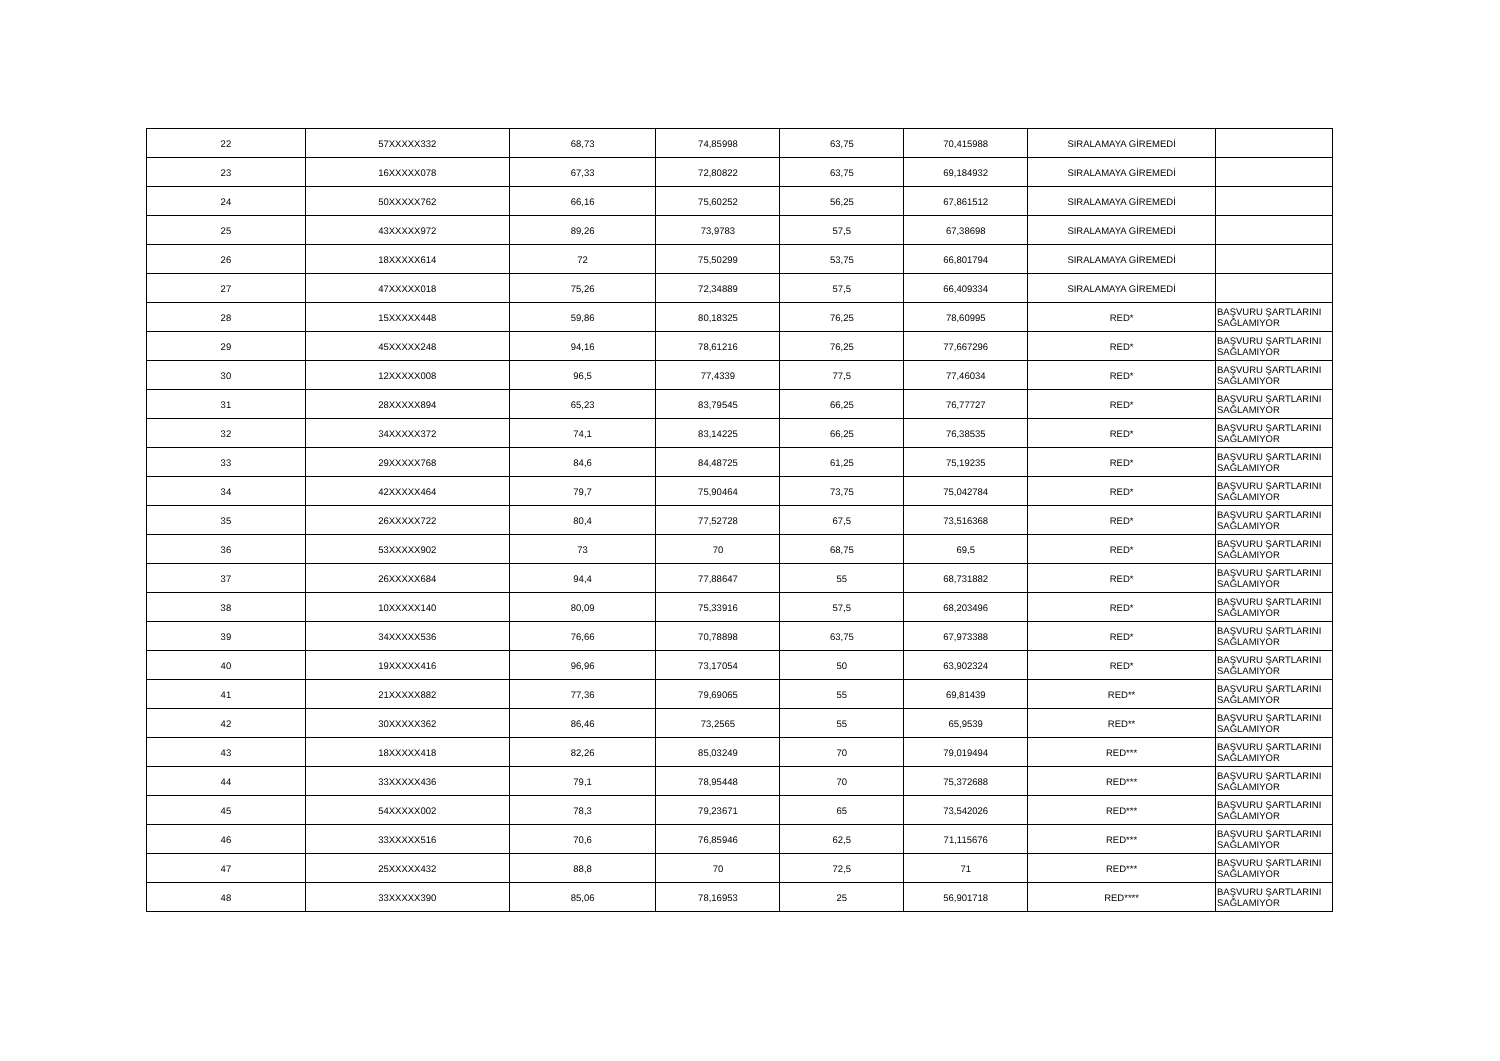| 22 | 57XXXXX332 | 68,73 | 74,85998 | 63,75 | 70,415988 | SIRALAMAYA GİREMEDİ | |
| 23 | 16XXXXX078 | 67,33 | 72,80822 | 63,75 | 69,184932 | SIRALAMAYA GİREMEDİ | |
| 24 | 50XXXXX762 | 66,16 | 75,60252 | 56,25 | 67,861512 | SIRALAMAYA GİREMEDİ | |
| 25 | 43XXXXX972 | 89,26 | 73,9783 | 57,5 | 67,38698 | SIRALAMAYA GİREMEDİ | |
| 26 | 18XXXXX614 | 72 | 75,50299 | 53,75 | 66,801794 | SIRALAMAYA GİREMEDİ | |
| 27 | 47XXXXX018 | 75,26 | 72,34889 | 57,5 | 66,409334 | SIRALAMAYA GİREMEDİ | |
| 28 | 15XXXXX448 | 59,86 | 80,18325 | 76,25 | 78,60995 | RED* | BAŞVURU ŞARTLARINI SAĞLAMIYOR |
| 29 | 45XXXXX248 | 94,16 | 78,61216 | 76,25 | 77,667296 | RED* | BAŞVURU ŞARTLARINI SAĞLAMIYOR |
| 30 | 12XXXXX008 | 96,5 | 77,4339 | 77,5 | 77,46034 | RED* | BAŞVURU ŞARTLARINI SAĞLAMIYOR |
| 31 | 28XXXXX894 | 65,23 | 83,79545 | 66,25 | 76,77727 | RED* | BAŞVURU ŞARTLARINI SAĞLAMIYOR |
| 32 | 34XXXXX372 | 74,1 | 83,14225 | 66,25 | 76,38535 | RED* | BAŞVURU ŞARTLARINI SAĞLAMIYOR |
| 33 | 29XXXXX768 | 84,6 | 84,48725 | 61,25 | 75,19235 | RED* | BAŞVURU ŞARTLARINI SAĞLAMIYOR |
| 34 | 42XXXXX464 | 79,7 | 75,90464 | 73,75 | 75,042784 | RED* | BAŞVURU ŞARTLARINI SAĞLAMIYOR |
| 35 | 26XXXXX722 | 80,4 | 77,52728 | 67,5 | 73,516368 | RED* | BAŞVURU ŞARTLARINI SAĞLAMIYOR |
| 36 | 53XXXXX902 | 73 | 70 | 68,75 | 69,5 | RED* | BAŞVURU ŞARTLARINI SAĞLAMIYOR |
| 37 | 26XXXXX684 | 94,4 | 77,88647 | 55 | 68,731882 | RED* | BAŞVURU ŞARTLARINI SAĞLAMIYOR |
| 38 | 10XXXXX140 | 80,09 | 75,33916 | 57,5 | 68,203496 | RED* | BAŞVURU ŞARTLARINI SAĞLAMIYOR |
| 39 | 34XXXXX536 | 76,66 | 70,78898 | 63,75 | 67,973388 | RED* | BAŞVURU ŞARTLARINI SAĞLAMIYOR |
| 40 | 19XXXXX416 | 96,96 | 73,17054 | 50 | 63,902324 | RED* | BAŞVURU ŞARTLARINI SAĞLAMIYOR |
| 41 | 21XXXXX882 | 77,36 | 79,69065 | 55 | 69,81439 | RED** | BAŞVURU ŞARTLARINI SAĞLAMIYOR |
| 42 | 30XXXXX362 | 86,46 | 73,2565 | 55 | 65,9539 | RED** | BAŞVURU ŞARTLARINI SAĞLAMIYOR |
| 43 | 18XXXXX418 | 82,26 | 85,03249 | 70 | 79,019494 | RED*** | BAŞVURU ŞARTLARINI SAĞLAMIYOR |
| 44 | 33XXXXX436 | 79,1 | 78,95448 | 70 | 75,372688 | RED*** | BAŞVURU ŞARTLARINI SAĞLAMIYOR |
| 45 | 54XXXXX002 | 78,3 | 79,23671 | 65 | 73,542026 | RED*** | BAŞVURU ŞARTLARINI SAĞLAMIYOR |
| 46 | 33XXXXX516 | 70,6 | 76,85946 | 62,5 | 71,115676 | RED*** | BAŞVURU ŞARTLARINI SAĞLAMIYOR |
| 47 | 25XXXXX432 | 88,8 | 70 | 72,5 | 71 | RED*** | BAŞVURU ŞARTLARINI SAĞLAMIYOR |
| 48 | 33XXXXX390 | 85,06 | 78,16953 | 25 | 56,901718 | RED**** | BAŞVURU ŞARTLARINI SAĞLAMIYOR |